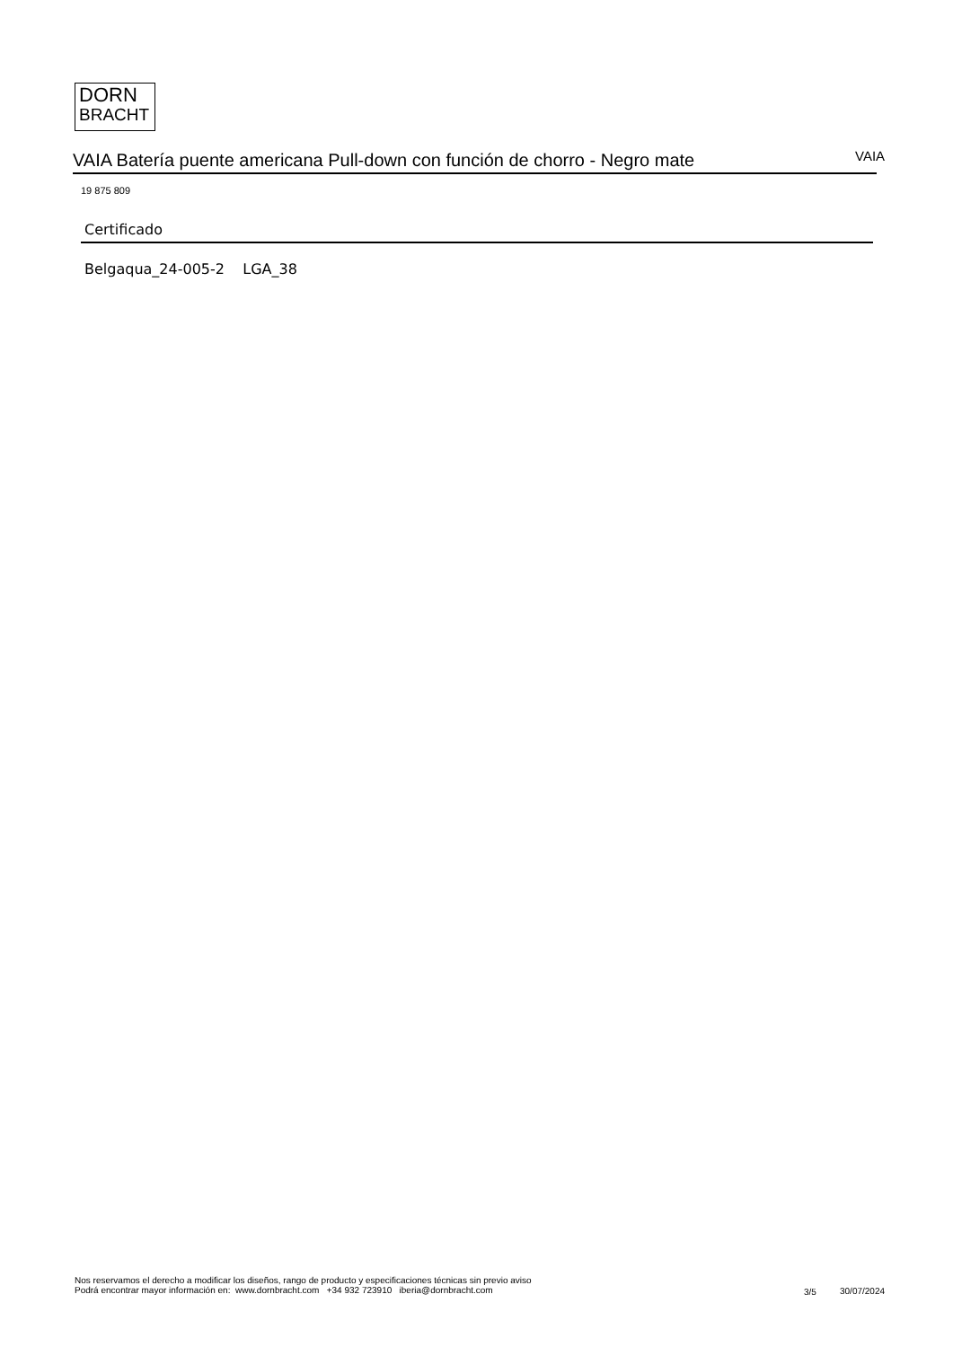DORN
BRACHT
VAIA Batería puente americana Pull-down con función de chorro - Negro mate VAIA
19 875 809
Certificado
Belgaqua_24-005-2 LGA_38
Nos reservamos el derecho a modificar los diseños, rango de producto y especificaciones técnicas sin previo aviso
Podrá encontrar mayor información en: www.dornbracht.com +34 932 723910 iberia@dornbracht.com
3/5 30/07/2024